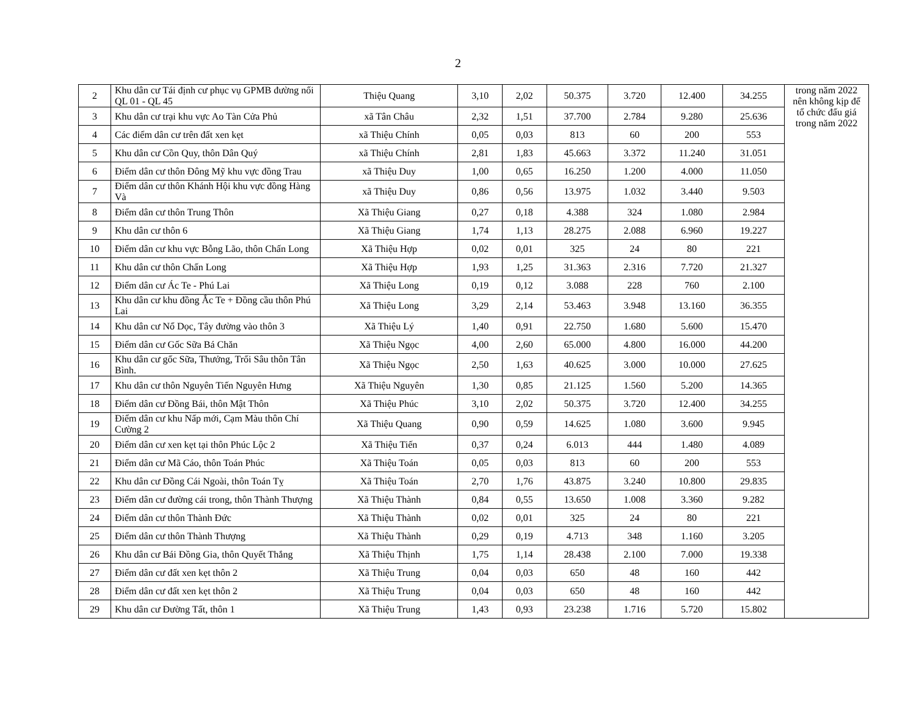2
| 2 | Khu dân cư Tái định cư phục vụ GPMB đường nối QL 01 - QL 45 | Thiệu Quang | 3,10 | 2,02 | 50.375 | 3.720 | 12.400 | 34.255 | trong năm 2022 nên không kịp để tổ chức đấu giá trong năm 2022 |
| 3 | Khu dân cư trại khu vực Ao Tàn Cửa Phủ | xã Tân Châu | 2,32 | 1,51 | 37.700 | 2.784 | 9.280 | 25.636 | |
| 4 | Các điểm dân cư trên đất xen kẹt | xã Thiệu Chính | 0,05 | 0,03 | 813 | 60 | 200 | 553 | |
| 5 | Khu dân cư Cồn Quy, thôn Dân Quý | xã Thiệu Chính | 2,81 | 1,83 | 45.663 | 3.372 | 11.240 | 31.051 | |
| 6 | Điểm dân cư thôn Đông Mỹ khu vực đồng Trau | xã Thiệu Duy | 1,00 | 0,65 | 16.250 | 1.200 | 4.000 | 11.050 | |
| 7 | Điểm dân cư thôn Khánh Hội khu vực đồng Hàng Và | xã Thiệu Duy | 0,86 | 0,56 | 13.975 | 1.032 | 3.440 | 9.503 | |
| 8 | Điểm dân cư thôn Trung Thôn | Xã Thiệu Giang | 0,27 | 0,18 | 4.388 | 324 | 1.080 | 2.984 | |
| 9 | Khu dân cư thôn 6 | Xã Thiệu Giang | 1,74 | 1,13 | 28.275 | 2.088 | 6.960 | 19.227 | |
| 10 | Điểm dân cư khu vực Bỗng Lão, thôn Chấn Long | Xã Thiệu Hợp | 0,02 | 0,01 | 325 | 24 | 80 | 221 | |
| 11 | Khu dân cư thôn Chấn Long | Xã Thiệu Hợp | 1,93 | 1,25 | 31.363 | 2.316 | 7.720 | 21.327 | |
| 12 | Điểm dân cư Ác Te - Phú Lai | Xã Thiệu Long | 0,19 | 0,12 | 3.088 | 228 | 760 | 2.100 | |
| 13 | Khu dân cư khu đồng Ắc Te + Đồng cầu thôn Phú Lai | Xã Thiệu Long | 3,29 | 2,14 | 53.463 | 3.948 | 13.160 | 36.355 | |
| 14 | Khu dân cư Nổ Dọc, Tây đường vào thôn 3 | Xã Thiệu Lý | 1,40 | 0,91 | 22.750 | 1.680 | 5.600 | 15.470 | |
| 15 | Điểm dân cư Gốc Sữa Bá Chăn | Xã Thiệu Ngọc | 4,00 | 2,60 | 65.000 | 4.800 | 16.000 | 44.200 | |
| 16 | Khu dân cư gốc Sữa, Thưởng, Trối Sâu thôn Tân Bình. | Xã Thiệu Ngọc | 2,50 | 1,63 | 40.625 | 3.000 | 10.000 | 27.625 | |
| 17 | Khu dân cư thôn Nguyên Tiến Nguyên Hưng | Xã Thiệu Nguyên | 1,30 | 0,85 | 21.125 | 1.560 | 5.200 | 14.365 | |
| 18 | Điểm dân cư Đồng Bái, thôn Mật Thôn | Xã Thiệu Phúc | 3,10 | 2,02 | 50.375 | 3.720 | 12.400 | 34.255 | |
| 19 | Điểm dân cư khu Nấp mới, Cạm Màu thôn Chí Cường 2 | Xã Thiệu Quang | 0,90 | 0,59 | 14.625 | 1.080 | 3.600 | 9.945 | |
| 20 | Điểm dân cư xen kẹt tại thôn Phúc Lộc 2 | Xã Thiệu Tiến | 0,37 | 0,24 | 6.013 | 444 | 1.480 | 4.089 | |
| 21 | Điểm dân cư Mã Cáo, thôn Toán Phúc | Xã Thiệu Toán | 0,05 | 0,03 | 813 | 60 | 200 | 553 | |
| 22 | Khu dân cư Đồng Cái Ngoài, thôn Toán Tỵ | Xã Thiệu Toán | 2,70 | 1,76 | 43.875 | 3.240 | 10.800 | 29.835 | |
| 23 | Điểm dân cư đường cái trong, thôn Thành Thượng | Xã Thiệu Thành | 0,84 | 0,55 | 13.650 | 1.008 | 3.360 | 9.282 | |
| 24 | Điểm dân cư thôn Thành Đức | Xã Thiệu Thành | 0,02 | 0,01 | 325 | 24 | 80 | 221 | |
| 25 | Điểm dân cư thôn Thành Thượng | Xã Thiệu Thành | 0,29 | 0,19 | 4.713 | 348 | 1.160 | 3.205 | |
| 26 | Khu dân cư Bái Đồng Gia, thôn Quyết Thắng | Xã Thiệu Thịnh | 1,75 | 1,14 | 28.438 | 2.100 | 7.000 | 19.338 | |
| 27 | Điểm dân cư đất xen kẹt thôn 2 | Xã Thiệu Trung | 0,04 | 0,03 | 650 | 48 | 160 | 442 | |
| 28 | Điểm dân cư đất xen kẹt thôn 2 | Xã Thiệu Trung | 0,04 | 0,03 | 650 | 48 | 160 | 442 | |
| 29 | Khu dân cư Đường Tất, thôn 1 | Xã Thiệu Trung | 1,43 | 0,93 | 23.238 | 1.716 | 5.720 | 15.802 | |